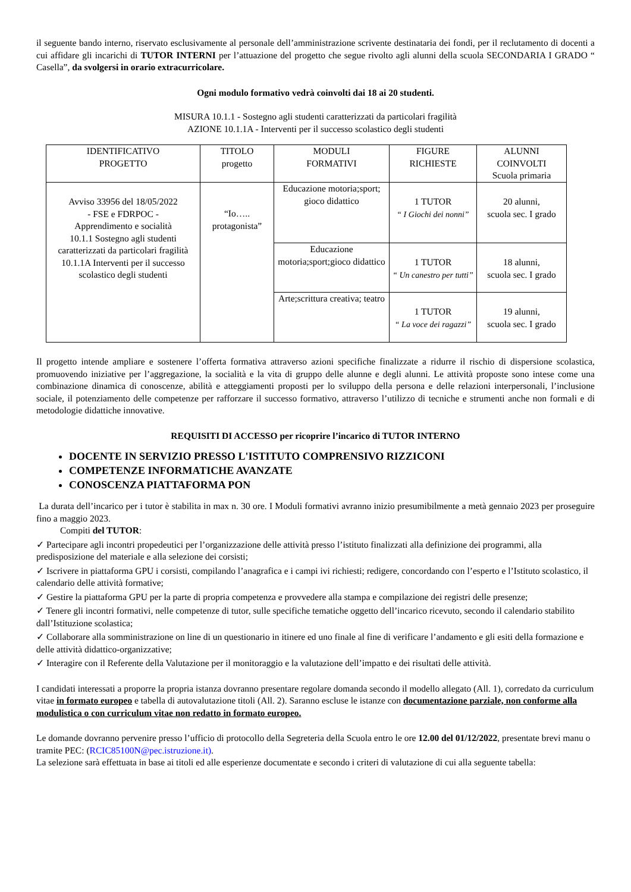il seguente bando interno, riservato esclusivamente al personale dell’amministrazione scrivente destinataria dei fondi, per il reclutamento di docenti a cui affidare gli incarichi di TUTOR INTERNI per l’attuazione del progetto che segue rivolto agli alunni della scuola SECONDARIA I GRADO “ Casella”, da svolgersi in orario extracurricolare.
Ogni modulo formativo vedrà coinvolti dai 18 ai 20 studenti.
MISURA 10.1.1 - Sostegno agli studenti caratterizzati da particolari fragilità
AZIONE 10.1.1A - Interventi per il successo scolastico degli studenti
| IDENTIFICATIVO PROGETTO | TITOLO progetto | MODULI FORMATIVI | FIGURE RICHIESTE | ALUNNI COINVOLTI Scuola primaria |
| Avviso 33956 del 18/05/2022 - FSE e FDRPOC - Apprendimento e socialità 10.1.1 Sostegno agli studenti caratterizzati da particolari fragilità 10.1.1A Interventi per il successo scolastico degli studenti | “Io….. protagonista” | Educazione motoria;sport; gioco didattico | 1 TUTOR “ I Giochi dei nonni” | 20 alunni, scuola sec. I grado |
| | | Educazione motoria;sport;gioco didattico | 1 TUTOR “ Un canestro per tutti” | 18 alunni, scuola sec. I grado |
| | | Arte;scrittura creativa; teatro | 1 TUTOR “ La voce dei ragazzi” | 19 alunni, scuola sec. I grado |
Il progetto intende ampliare e sostenere l’offerta formativa attraverso azioni specifiche finalizzate a ridurre il rischio di dispersione scolastica, promuovendo iniziative per l’aggregazione, la socialità e la vita di gruppo delle alunne e degli alunni. Le attività proposte sono intese come una combinazione dinamica di conoscenze, abilità e atteggiamenti proposti per lo sviluppo della persona e delle relazioni interpersonali, l’inclusione sociale, il potenziamento delle competenze per rafforzare il successo formativo, attraverso l’utilizzo di tecniche e strumenti anche non formali e di metodologie didattiche innovative.
REQUISITI DI ACCESSO per ricoprire l’incarico di TUTOR INTERNO
DOCENTE IN SERVIZIO PRESSO L'ISTITUTO COMPRENSIVO RIZZICONI
COMPETENZE INFORMATICHE AVANZATE
CONOSCENZA PIATTAFORMA PON
La durata dell’incarico per i tutor è stabilita in max n. 30 ore. I Moduli formativi avranno inizio presumibilmente a metà gennaio 2023 per proseguire fino a maggio 2023.
Compiti del TUTOR:
✓ Partecipare agli incontri propedeutici per l’organizzazione delle attività presso l’istituto finalizzati alla definizione dei programmi, alla predisposizione del materiale e alla selezione dei corsisti;
✓ Iscrivere in piattaforma GPU i corsisti, compilando l’anagrafica e i campi ivi richiesti; redigere, concordando con l’esperto e l’Istituto scolastico, il calendario delle attività formative;
✓ Gestire la piattaforma GPU per la parte di propria competenza e provvedere alla stampa e compilazione dei registri delle presenze;
✓ Tenere gli incontri formativi, nelle competenze di tutor, sulle specifiche tematiche oggetto dell’incarico ricevuto, secondo il calendario stabilito dall’Istituzione scolastica;
✓ Collaborare alla somministrazione on line di un questionario in itinere ed uno finale al fine di verificare l’andamento e gli esiti della formazione e delle attività didattico-organizzative;
✓ Interagire con il Referente della Valutazione per il monitoraggio e la valutazione dell’impatto e dei risultati delle attività.
I candidati interessati a proporre la propria istanza dovranno presentare regolare domanda secondo il modello allegato (All. 1), corredato da curriculum vitae in formato europeo e tabella di autovalutazione titoli (All. 2). Saranno escluse le istanze con documentazione parziale, non conforme alla modulistica o con curriculum vitae non redatto in formato europeo.
Le domande dovranno pervenire presso l’ufficio di protocollo della Segreteria della Scuola entro le ore 12.00 del 01/12/2022, presentate brevi manu o tramite PEC: (RCIC85100N@pec.istruzione.it).
La selezione sarà effettuata in base ai titoli ed alle esperienze documentate e secondo i criteri di valutazione di cui alla seguente tabella: